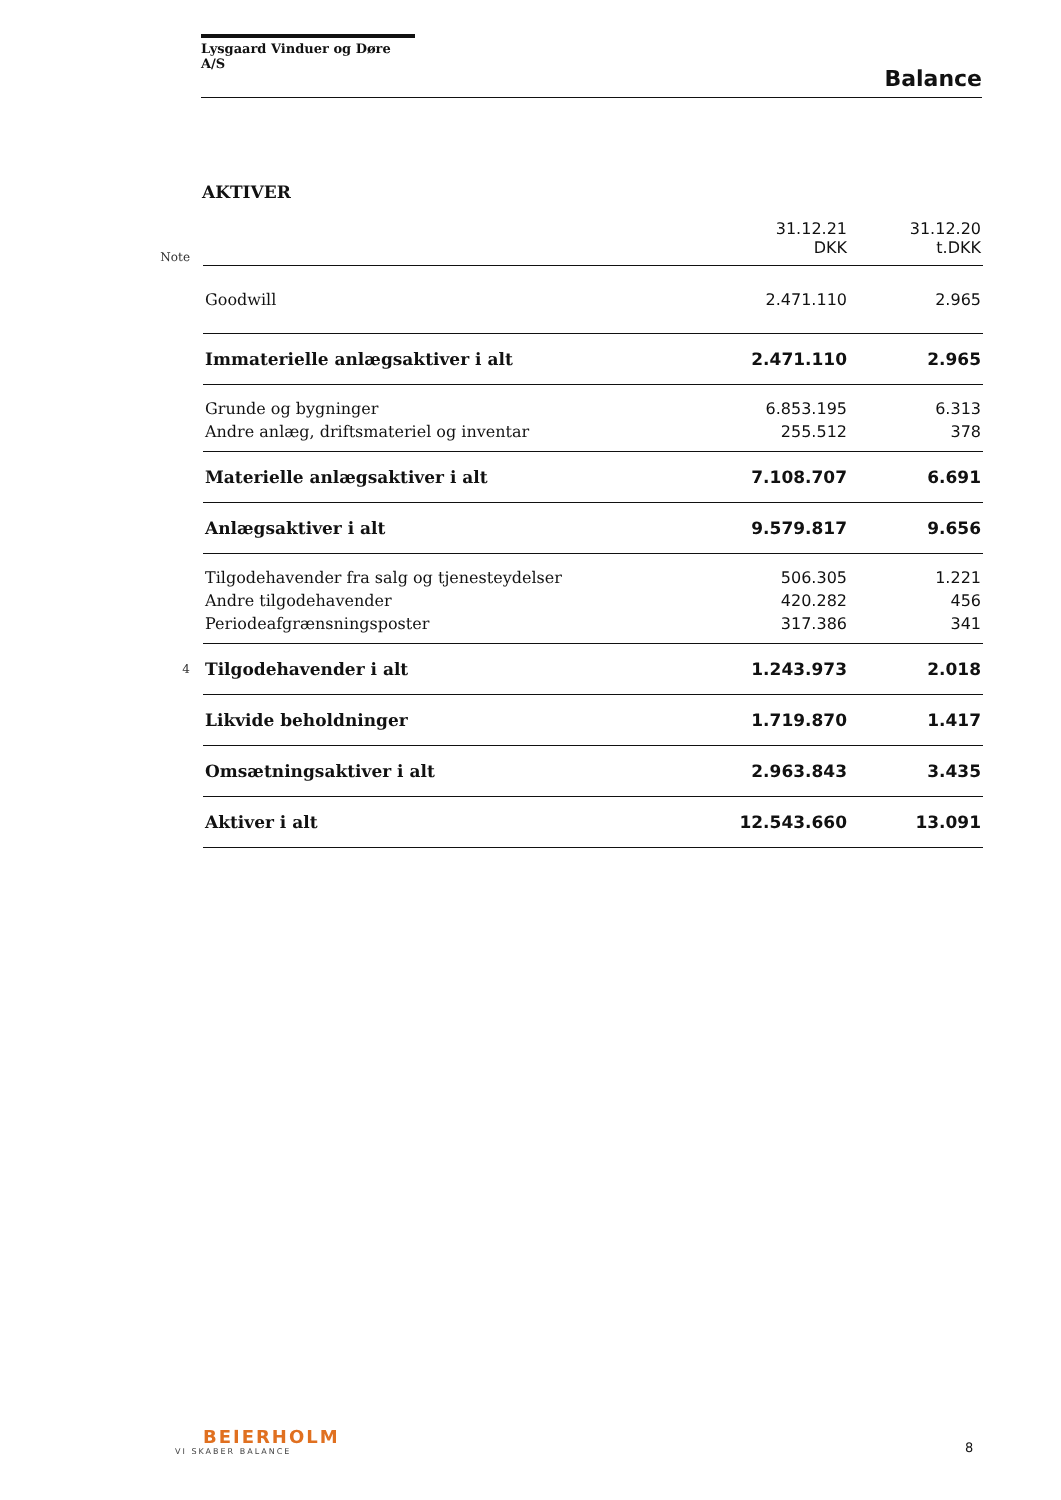Lysgaard Vinduer og Døre A/S
Balance
AKTIVER
| Note | | 31.12.21 DKK | 31.12.20 t.DKK |
| | Goodwill | 2.471.110 | 2.965 |
| | Immaterielle anlægsaktiver i alt | 2.471.110 | 2.965 |
| | Grunde og bygninger | 6.853.195 | 6.313 |
| | Andre anlæg, driftsmateriel og inventar | 255.512 | 378 |
| | Materielle anlægsaktiver i alt | 7.108.707 | 6.691 |
| | Anlægsaktiver i alt | 9.579.817 | 9.656 |
| | Tilgodehavender fra salg og tjenesteydelser | 506.305 | 1.221 |
| | Andre tilgodehavender | 420.282 | 456 |
| | Periodeafgrænsningsposter | 317.386 | 341 |
| 4 | Tilgodehavender i alt | 1.243.973 | 2.018 |
| | Likvide beholdninger | 1.719.870 | 1.417 |
| | Omsætningsaktiver i alt | 2.963.843 | 3.435 |
| | Aktiver i alt | 12.543.660 | 13.091 |
BEIERHOLM
VI SKABER BALANCE
8